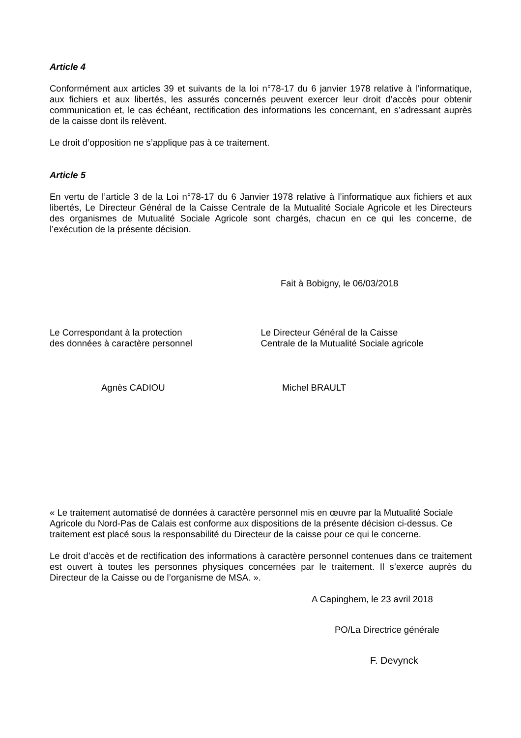Article 4
Conformément aux articles 39 et suivants de la loi n°78-17 du 6 janvier 1978 relative à l’informatique, aux fichiers et aux libertés, les assurés concernés peuvent exercer leur droit d’accès pour obtenir communication et, le cas échéant, rectification des informations les concernant, en s’adressant auprès de la caisse dont ils relèvent.
Le droit d’opposition ne s’applique pas à ce traitement.
Article 5
En vertu de l’article 3 de la Loi n°78-17 du 6 Janvier 1978 relative à l’informatique aux fichiers et aux libertés, Le Directeur Général de la Caisse Centrale de la Mutualité Sociale Agricole et les Directeurs des organismes de Mutualité Sociale Agricole sont chargés, chacun en ce qui les concerne, de l’exécution de la présente décision.
Fait à Bobigny, le 06/03/2018
Le Correspondant à la protection
des données à caractère personnel
Le Directeur Général de la Caisse
Centrale de la Mutualité Sociale agricole
Agnès CADIOU Michel BRAULT
« Le traitement automatisé de données à caractère personnel mis en œuvre par la Mutualité Sociale Agricole du Nord-Pas de Calais est conforme aux dispositions de la présente décision ci-dessus. Ce traitement est placé sous la responsabilité du Directeur de la caisse pour ce qui le concerne.
Le droit d’accès et de rectification des informations à caractère personnel contenues dans ce traitement est ouvert à toutes les personnes physiques concernées par le traitement. Il s’exerce auprès du Directeur de la Caisse ou de l’organisme de MSA. ».
A Capinghem, le 23 avril 2018
PO/La Directrice générale
F. Devynck